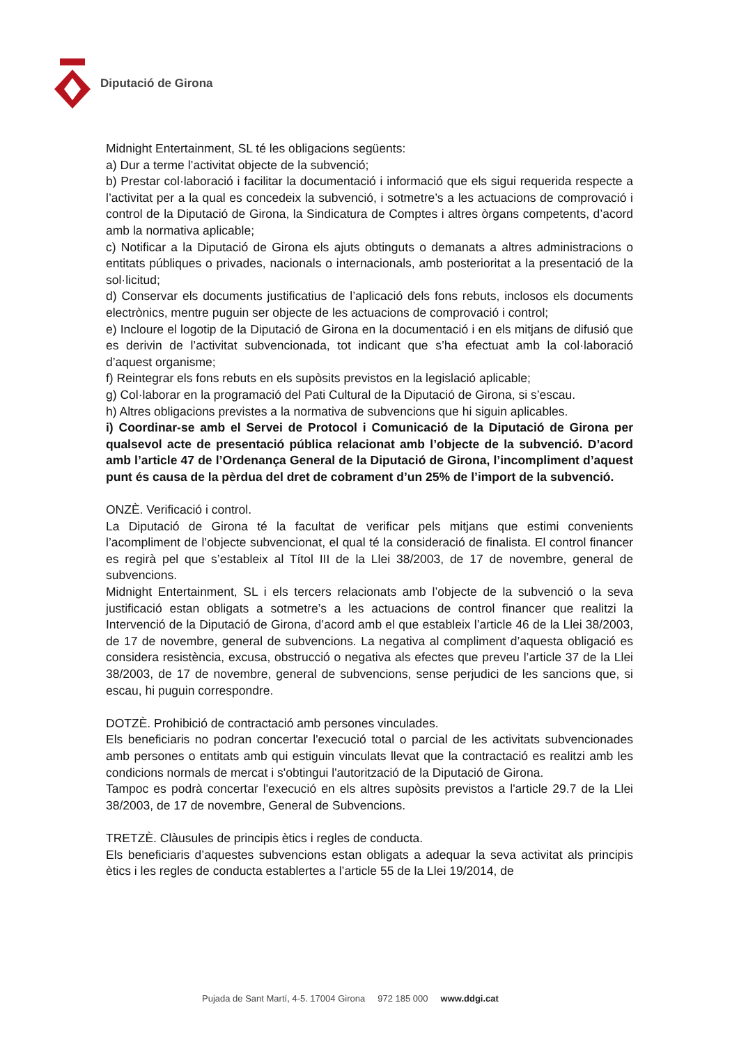Diputació de Girona
Midnight Entertainment, SL té les obligacions següents:
a) Dur a terme l’activitat objecte de la subvenció;
b) Prestar col·laboració i facilitar la documentació i informació que els sigui requerida respecte a l’activitat per a la qual es concedeix la subvenció, i sotmetre’s a les actuacions de comprovació i control de la Diputació de Girona, la Sindicatura de Comptes i altres òrgans competents, d’acord amb la normativa aplicable;
c) Notificar a la Diputació de Girona els ajuts obtinguts o demanats a altres administracions o entitats públiques o privades, nacionals o internacionals, amb posterioritat a la presentació de la sol·licitud;
d) Conservar els documents justificatius de l’aplicació dels fons rebuts, inclosos els documents electrònics, mentre puguin ser objecte de les actuacions de comprovació i control;
e) Incloure el logotip de la Diputació de Girona en la documentació i en els mitjans de difusió que es derivin de l’activitat subvencionada, tot indicant que s’ha efectuat amb la col·laboració d’aquest organisme;
f) Reintegrar els fons rebuts en els supòsits previstos en la legislació aplicable;
g) Col·laborar en la programació del Pati Cultural de la Diputació de Girona, si s’escau.
h) Altres obligacions previstes a la normativa de subvencions que hi siguin aplicables.
i) Coordinar-se amb el Servei de Protocol i Comunicació de la Diputació de Girona per qualsevol acte de presentació pública relacionat amb l’objecte de la subvenció. D’acord amb l’article 47 de l’Ordenança General de la Diputació de Girona, l’incompliment d’aquest punt és causa de la pèrdua del dret de cobrament d’un 25% de l’import de la subvenció.
ONZÈ. Verificació i control.
La Diputació de Girona té la facultat de verificar pels mitjans que estimi convenients l’acompliment de l’objecte subvencionat, el qual té la consideració de finalista. El control financer es regirà pel que s’estableix al Títol III de la Llei 38/2003, de 17 de novembre, general de subvencions.
Midnight Entertainment, SL i els tercers relacionats amb l’objecte de la subvenció o la seva justificació estan obligats a sotmetre’s a les actuacions de control financer que realitzi la Intervenció de la Diputació de Girona, d’acord amb el que estableix l’article 46 de la Llei 38/2003, de 17 de novembre, general de subvencions. La negativa al compliment d’aquesta obligació es considera resistència, excusa, obstrucció o negativa als efectes que preveu l’article 37 de la Llei 38/2003, de 17 de novembre, general de subvencions, sense perjudici de les sancions que, si escau, hi puguin correspondre.
DOTZÈ. Prohibició de contractació amb persones vinculades.
Els beneficiaris no podran concertar l'execució total o parcial de les activitats subvencionades amb persones o entitats amb qui estiguin vinculats llevat que la contractació es realitzi amb les condicions normals de mercat i s'obtingui l'autorització de la Diputació de Girona.
Tampoc es podrà concertar l'execució en els altres supòsits previstos a l'article 29.7 de la Llei 38/2003, de 17 de novembre, General de Subvencions.
TRETZÈ. Clàusules de principis ètics i regles de conducta.
Els beneficiaris d’aquestes subvencions estan obligats a adequar la seva activitat als principis ètics i les regles de conducta establertes a l’article 55 de la Llei 19/2014, de
Pujada de Sant Martí, 4-5. 17004 Girona 972 185 000 www.ddgi.cat